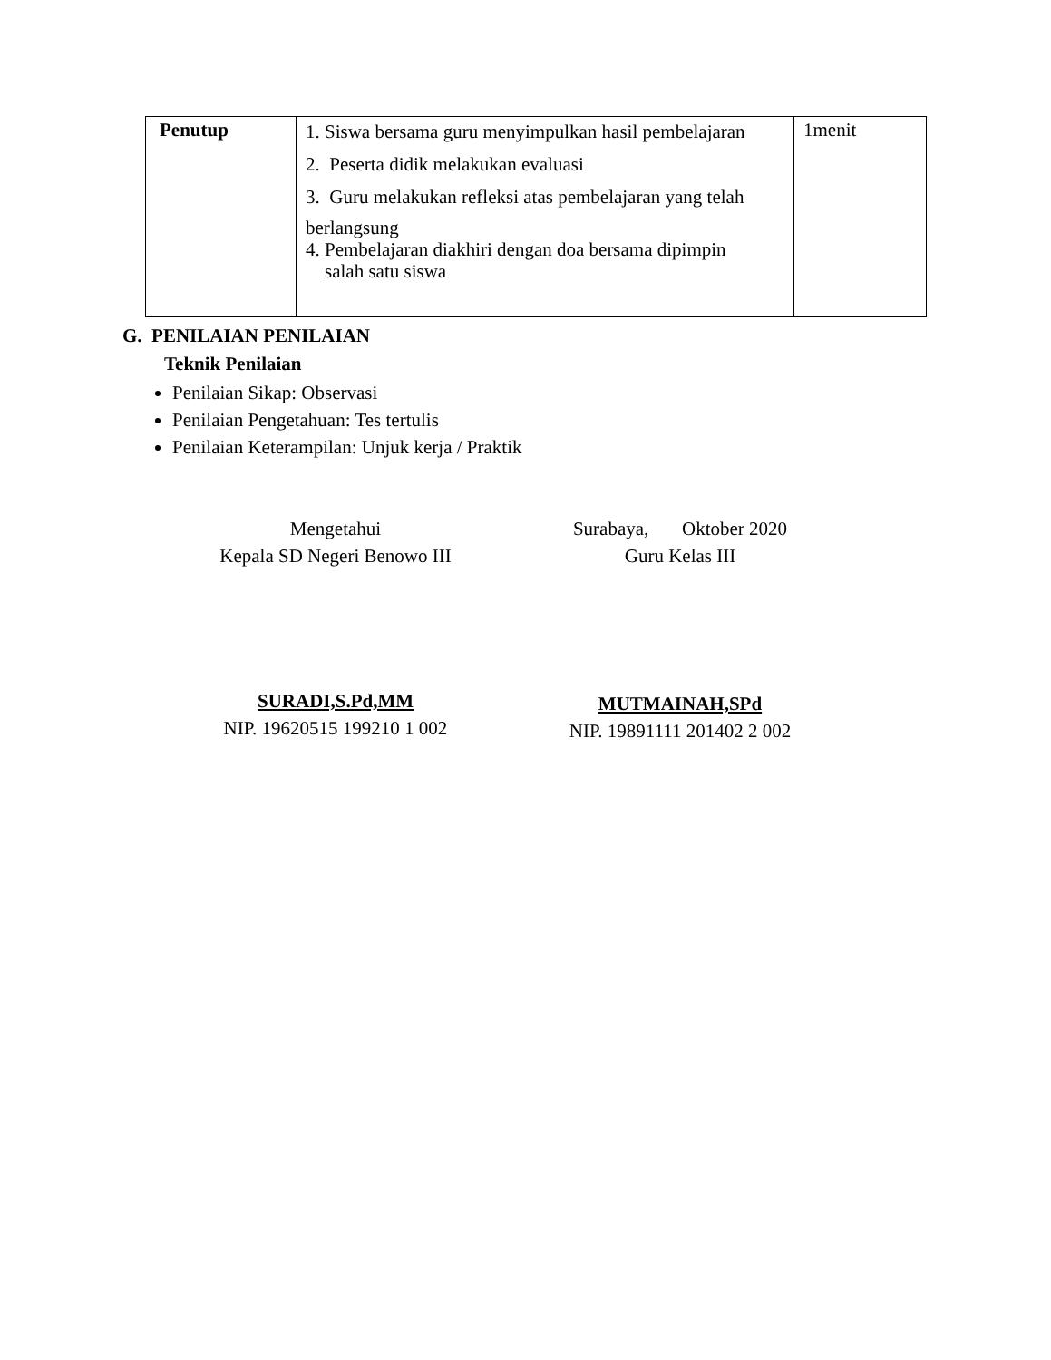| Penutup | 1. Siswa bersama guru menyimpulkan hasil pembelajaran 2. Peserta didik melakukan evaluasi 3. Guru melakukan refleksi atas pembelajaran yang telah berlangsung 4. Pembelajaran diakhiri dengan doa bersama dipimpin salah satu siswa | 1menit |
G. PENILAIAN PENILAIAN
Teknik Penilaian
Penilaian Sikap: Observasi
Penilaian Pengetahuan: Tes tertulis
Penilaian Keterampilan: Unjuk kerja / Praktik
Mengetahui
Kepala SD Negeri Benowo III
SURADI,S.Pd,MM
NIP. 19620515 199210 1 002
Surabaya, Oktober 2020
Guru Kelas III
MUTMAINAH,SPd
NIP. 19891111 201402 2 002